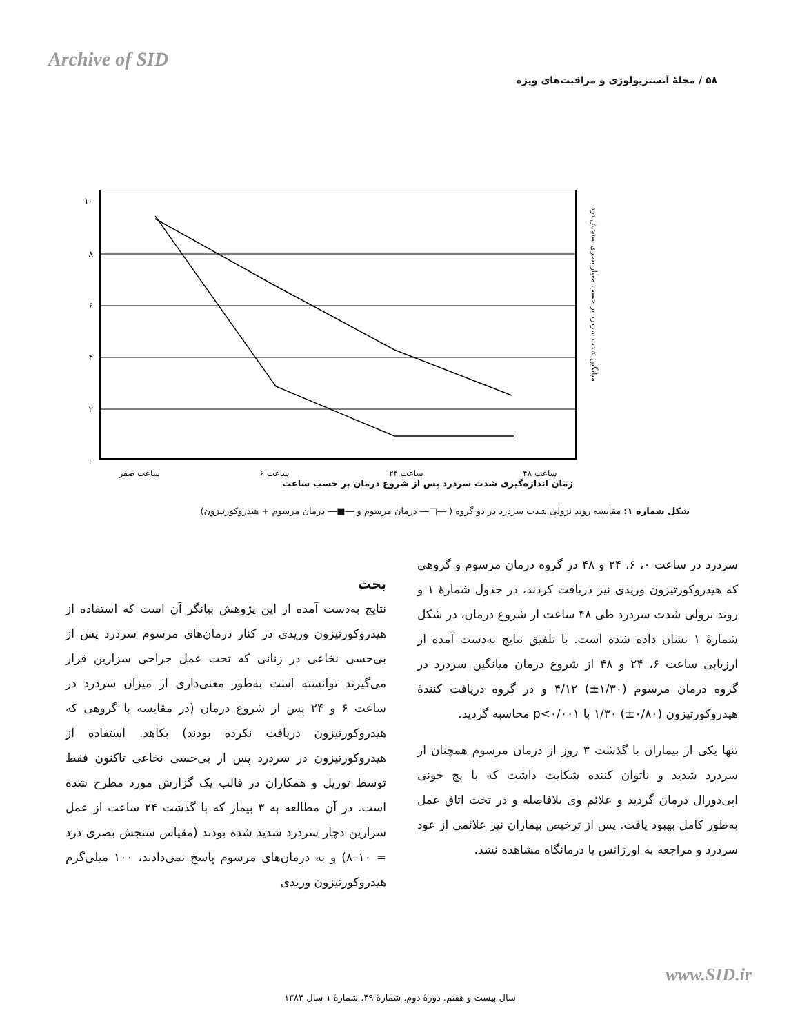Archive of SID
۵۸ / مجلهٔ آنستزیولوژی و مراقبت‌های ویژه
۱۰
۸
۶
۴
۲
۰
ساعت ۴۸ ساعت ۲۴ ساعت ۶ ساعت صفر
زمان اندازه‌گیری شدت سردرد پس از شروع درمان بر حسب ساعت
میانگین شدت سردرد بر حسب معیار بصری سنجش درد
شکل شماره ۱: مقایسه روند نزولی شدت سردرد در دو گروه ( ―□― درمان مرسوم و ―■― درمان مرسوم + هیدروکورتیزون)
سردرد در ساعت ۰، ۶، ۲۴ و ۴۸ در گروه درمان مرسوم و گروهی که هیدروکورتیزون وریدی نیز دریافت کردند، در جدول شمارهٔ ۱ و روند نزولی شدت سردرد طی ۴۸ ساعت از شروع درمان، در شکل شمارهٔ ۱ نشان داده شده است. با تلفیق نتایج به‌دست آمده از ارزیابی ساعت ۶، ۲۴ و ۴۸ از شروع درمان میانگین سردرد در گروه درمان مرسوم (۱/۳۰±) ۴/۱۲ و در گروه دریافت کنندهٔ هیدروکورتیزون (۰/۸۰±) ۱/۳۰ با p<۰/۰۰۱ محاسبه گردید.
تنها یکی از بیماران با گذشت ۳ روز از درمان مرسوم همچنان از سردرد شدید و ناتوان کننده شکایت داشت که با پچ خونی اپی‌دورال درمان گردید و علائم وی بلافاصله و در تخت اتاق عمل به‌طور کامل بهبود یافت. پس از ترخیص بیماران نیز علائمی از عود سردرد و مراجعه به اورژانس یا درمانگاه مشاهده نشد.
بحث
نتایج به‌دست آمده از این پژوهش بیانگر آن است که استفاده از هیدروکورتیزون وریدی در کنار درمان‌های مرسوم سردرد پس از بی‌حسی نخاعی در زنانی که تحت عمل جراحی سزارین قرار می‌گیرند توانسته است به‌طور معنی‌داری از میزان سردرد در ساعت ۶ و ۲۴ پس از شروع درمان (در مقایسه با گروهی که هیدروکورتیزون دریافت نکرده بودند) بکاهد. استفاده از هیدروکورتیزون در سردرد پس از بی‌حسی نخاعی تاکنون فقط توسط توریل و همکاران در قالب یک گزارش مورد مطرح شده است. در آن مطالعه به ۳ بیمار که با گذشت ۲۴ ساعت از عمل سزارین دچار سردرد شدید شده بودند (مقیاس سنجش بصری درد = ۱۰–۸) و به درمان‌های مرسوم پاسخ نمی‌دادند، ۱۰۰ میلی‌گرم هیدروکورتیزون وریدی
www.SID.ir
سال بیست و هفتم. دورهٔ دوم. شمارهٔ ۴۹. شمارهٔ ۱ سال ۱۳۸۴